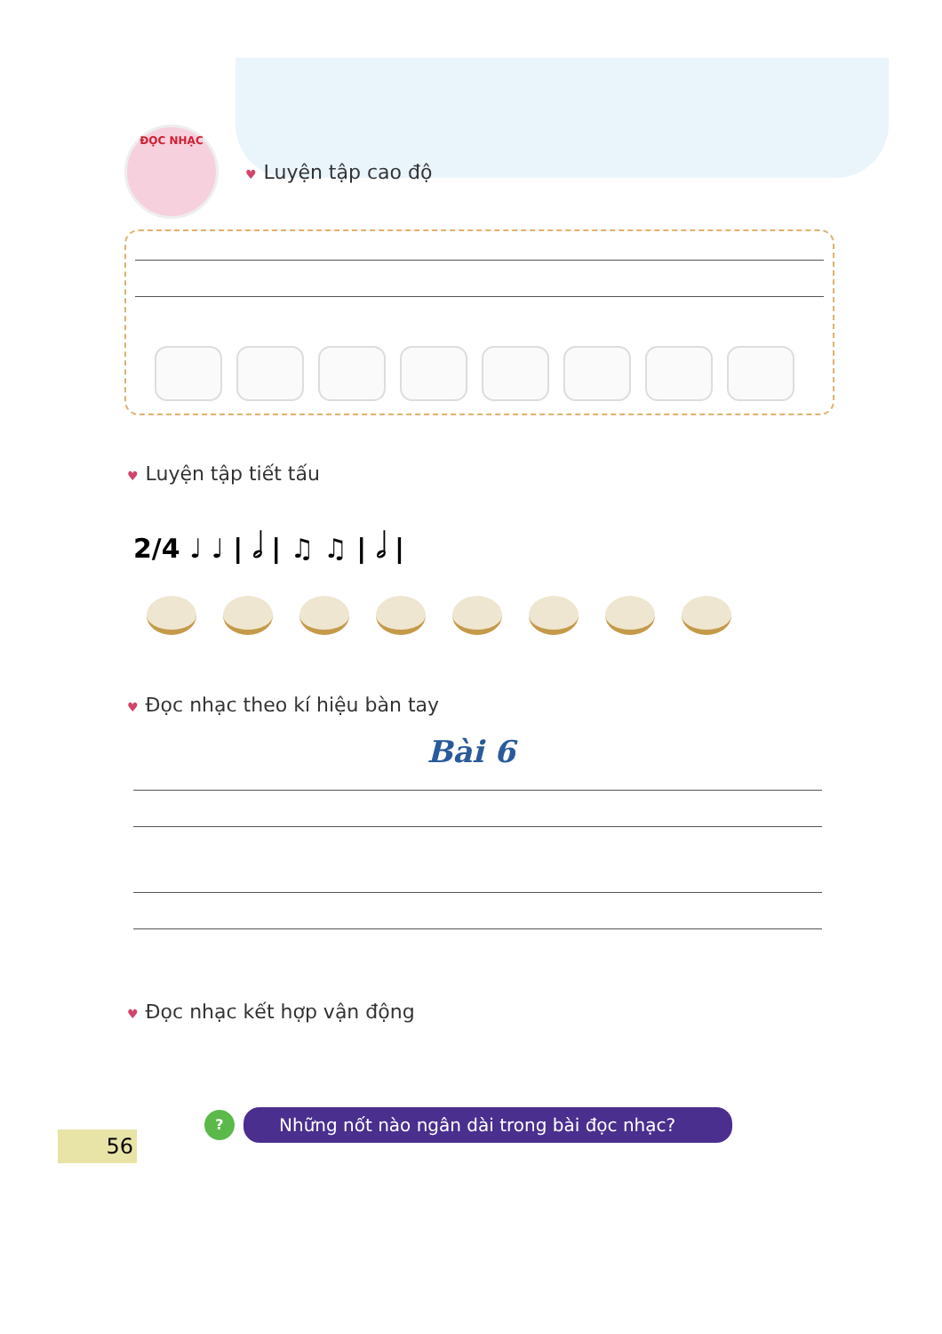ĐỌC NHẠC
♥ Luyện tập cao độ
♥ Luyện tập tiết tấu
2/4 ♩ ♩ | 𝅗𝅥 | ♫ ♫ | 𝅗𝅥 |
♥ Đọc nhạc theo kí hiệu bàn tay
Bài 6
♥ Đọc nhạc kết hợp vận động
56
?
Những nốt nào ngân dài trong bài đọc nhạc?